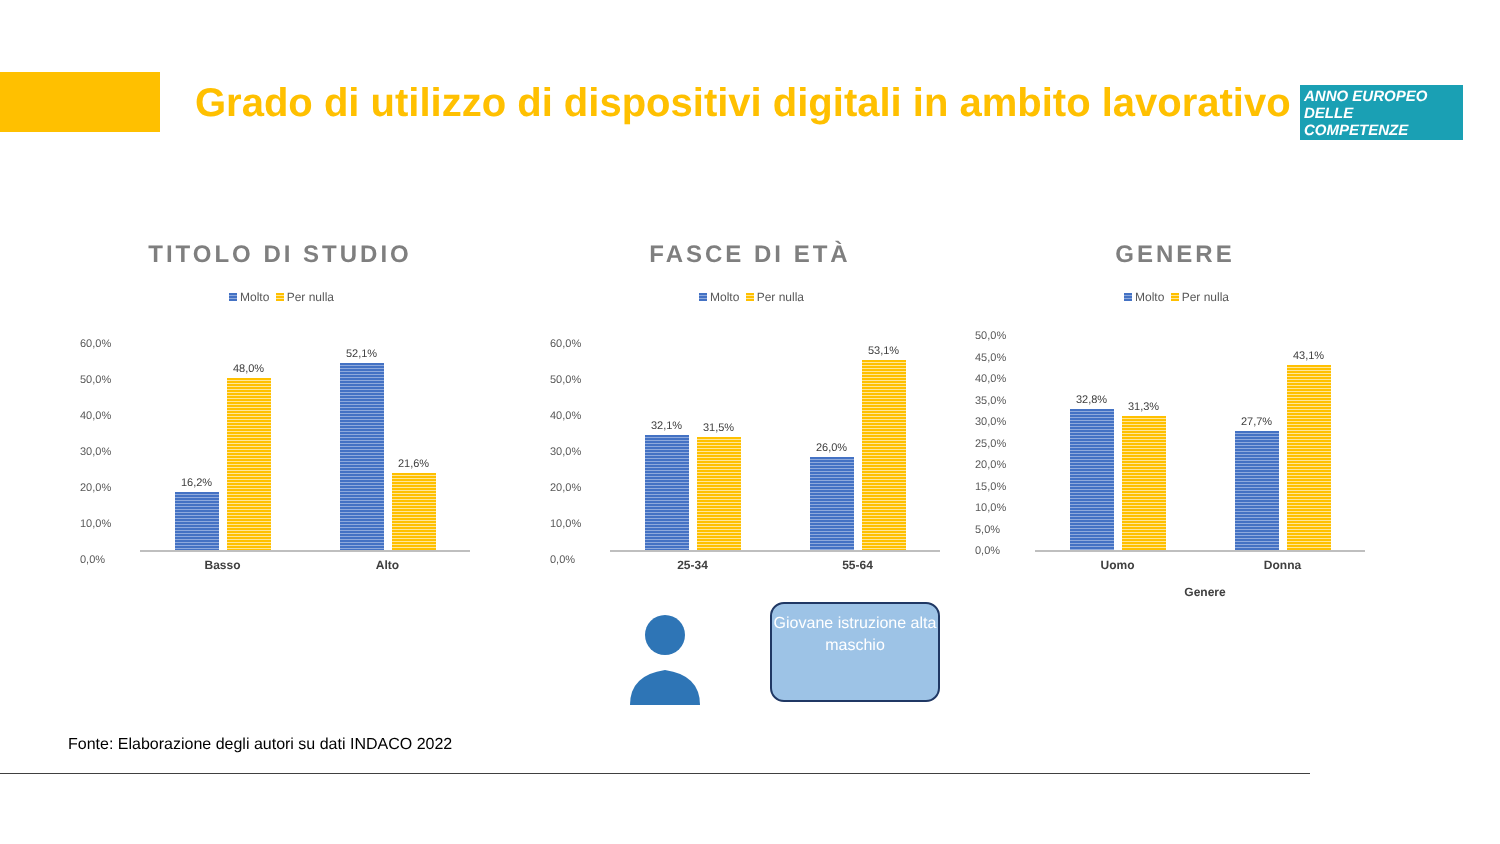Grado di utilizzo di dispositivi digitali in ambito lavorativo
ANNO EUROPEO DELLE COMPETENZE
TITOLO DI STUDIO
Molto Per nulla
60,0%
50,0%
40,0%
30,0%
20,0%
10,0%
0,0%
16,2%
48,0%
Basso
52,1%
21,6%
Alto
FASCE DI ETÀ
Molto Per nulla
60,0%
50,0%
40,0%
30,0%
20,0%
10,0%
0,0%
32,1%
31,5%
25-34
26,0%
53,1%
55-64
GENERE
Molto Per nulla
50,0%
45,0%
40,0%
35,0%
30,0%
25,0%
20,0%
15,0%
10,0%
5,0%
0,0%
32,8%
31,3%
Uomo
27,7%
43,1%
Donna
Genere
Giovane istruzione alta maschio
Fonte: Elaborazione degli autori su dati INDACO 2022